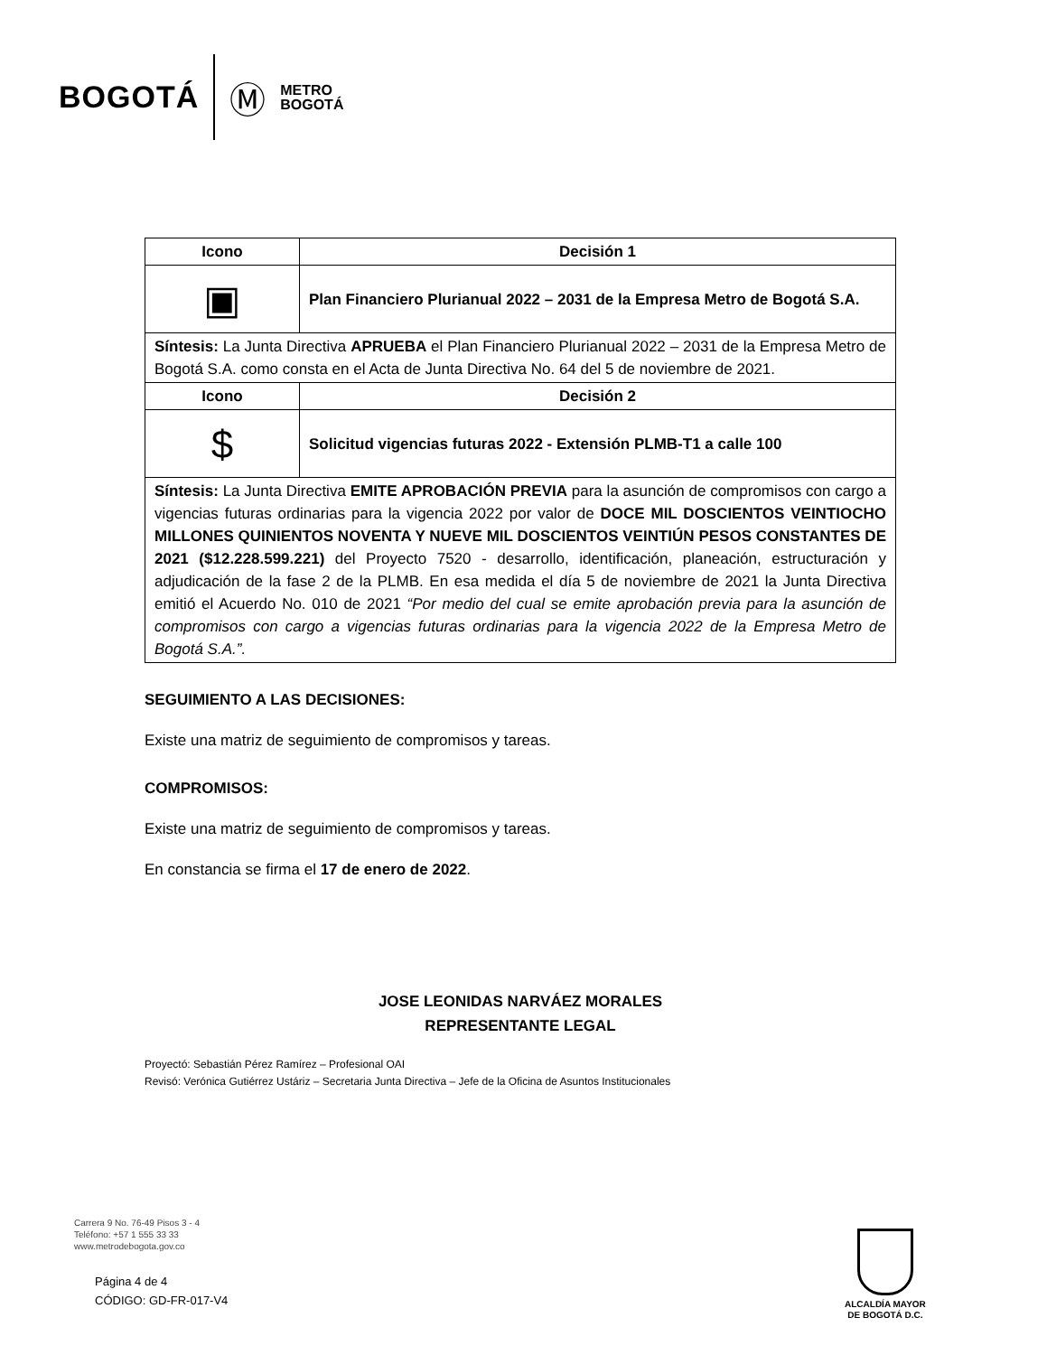BOGOTÁ Ⓜ METRO
BOGOTÁ
| Icono | Decisión 1 |
| --- | --- |
| ▣ | Plan Financiero Plurianual 2022 – 2031 de la Empresa Metro de Bogotá S.A. |
| Síntesis: La Junta Directiva APRUEBA el Plan Financiero Plurianual 2022 – 2031 de la Empresa Metro de Bogotá S.A. como consta en el Acta de Junta Directiva No. 64 del 5 de noviembre de 2021. | |
| Icono | Decisión 2 |
| $ | Solicitud vigencias futuras 2022 - Extensión PLMB-T1 a calle 100 |
| Síntesis: La Junta Directiva EMITE APROBACIÓN PREVIA para la asunción de compromisos con cargo a vigencias futuras ordinarias para la vigencia 2022 por valor de DOCE MIL DOSCIENTOS VEINTIOCHO MILLONES QUINIENTOS NOVENTA Y NUEVE MIL DOSCIENTOS VEINTIÚN PESOS CONSTANTES DE 2021 ($12.228.599.221) del Proyecto 7520 - desarrollo, identificación, planeación, estructuración y adjudicación de la fase 2 de la PLMB. En esa medida el día 5 de noviembre de 2021 la Junta Directiva emitió el Acuerdo No. 010 de 2021 “Por medio del cual se emite aprobación previa para la asunción de compromisos con cargo a vigencias futuras ordinarias para la vigencia 2022 de la Empresa Metro de Bogotá S.A.”. | |
SEGUIMIENTO A LAS DECISIONES:
Existe una matriz de seguimiento de compromisos y tareas.
COMPROMISOS:
Existe una matriz de seguimiento de compromisos y tareas.
En constancia se firma el 17 de enero de 2022.
JOSE LEONIDAS NARVÁEZ MORALES
REPRESENTANTE LEGAL
Proyectó: Sebastián Pérez Ramírez – Profesional OAI
Revisó: Verónica Gutiérrez Ustáriz – Secretaria Junta Directiva – Jefe de la Oficina de Asuntos Institucionales
Carrera 9 No. 76-49 Pisos 3 - 4
Teléfono: +57 1 555 33 33
www.metrodebogota.gov.co
Página 4 de 4
CÓDIGO: GD-FR-017-V4
ALCALDÍA MAYOR
DE BOGOTÁ D.C.